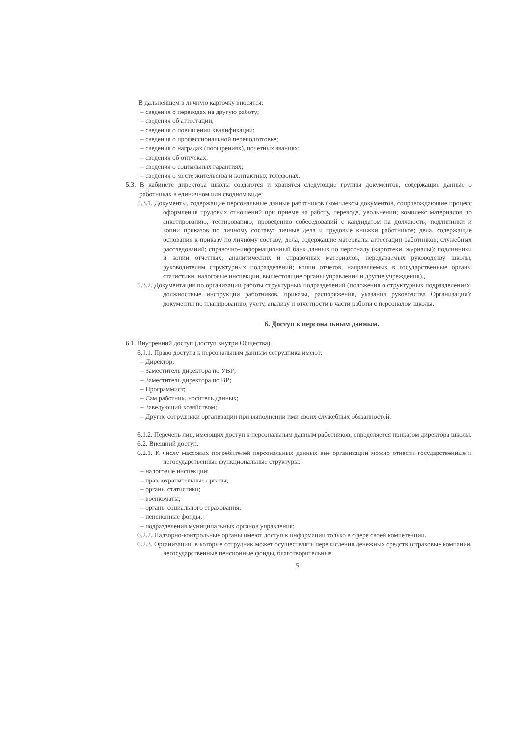В дальнейшем в личную карточку вносятся:
– сведения о переводах на другую работу;
– сведения об аттестации;
– сведения о повышении квалификации;
– сведения о профессиональной переподготовке;
– сведения о наградах (поощрениях), почетных званиях;
– сведения об отпусках;
– сведения о социальных гарантиях;
– сведения о месте жительства и контактных телефонах.
5.3. В кабинете директора школы создаются и хранятся следующие группы документов, содержащие данные о работниках в единичном или сводном виде:
5.3.1. Документы, содержащие персональные данные работников (комплексы документов, сопровождающие процесс оформления трудовых отношений при приеме на работу, переводе, увольнении; комплекс материалов по анкетированию, тестированию; проведению собеседований с кандидатом на должность; подлинники и копии приказов по личному составу; личные дела и трудовые книжки работников; дела, содержащие основания к приказу по личному составу; дела, содержащие материалы аттестации работников; служебных расследований; справочно-информационный банк данных по персоналу (картотеки, журналы); подлинники и копии отчетных, аналитических и справочных материалов, передаваемых руководству школы, руководителям структурных подразделений; копии отчетов, направляемых в государственные органы статистики, налоговые инспекции, вышестоящие органы управления и другие учреждения).,
5.3.2. Документация по организации работы структурных подразделений (положения о структурных подразделениях, должностные инструкции работников, приказы, распоряжения, указания руководства Организации); документы по планированию, учету, анализу и отчетности в части работы с персоналом школы.
6. Доступ к персональным данным.
6.1. Внутренний доступ (доступ внутри Общества).
6.1.1. Право доступа к персональным данным сотрудника имеют:
– Директор;
– Заместитель директора по УВР;
– Заместитель директора по ВР;
– Программист;
– Сам работник, носитель данных;
– Заведующий хозяйством;
– Другие сотрудники организации при выполнении ими своих служебных обязанностей.
6.1.2. Перечень лиц, имеющих доступ к персональным данным работников, определяется приказом директора школы.
6.2. Внешний доступ.
6.2.1. К числу массовых потребителей персональных данных вне организации можно отнести государственные и негосударственные функциональные структуры:
– налоговые инспекции;
– правоохранительные органы;
– органы статистики;
– военкоматы;
– органы социального страхования;
– пенсионные фонды;
– подразделения муниципальных органов управления;
6.2.2. Надзорно-контрольные органы имеют доступ к информации только в сфере своей компетенции.
6.2.3. Организации, в которые сотрудник может осуществлять перечисления денежных средств (страховые компании, негосударственные пенсионные фонды, благотворительные
5